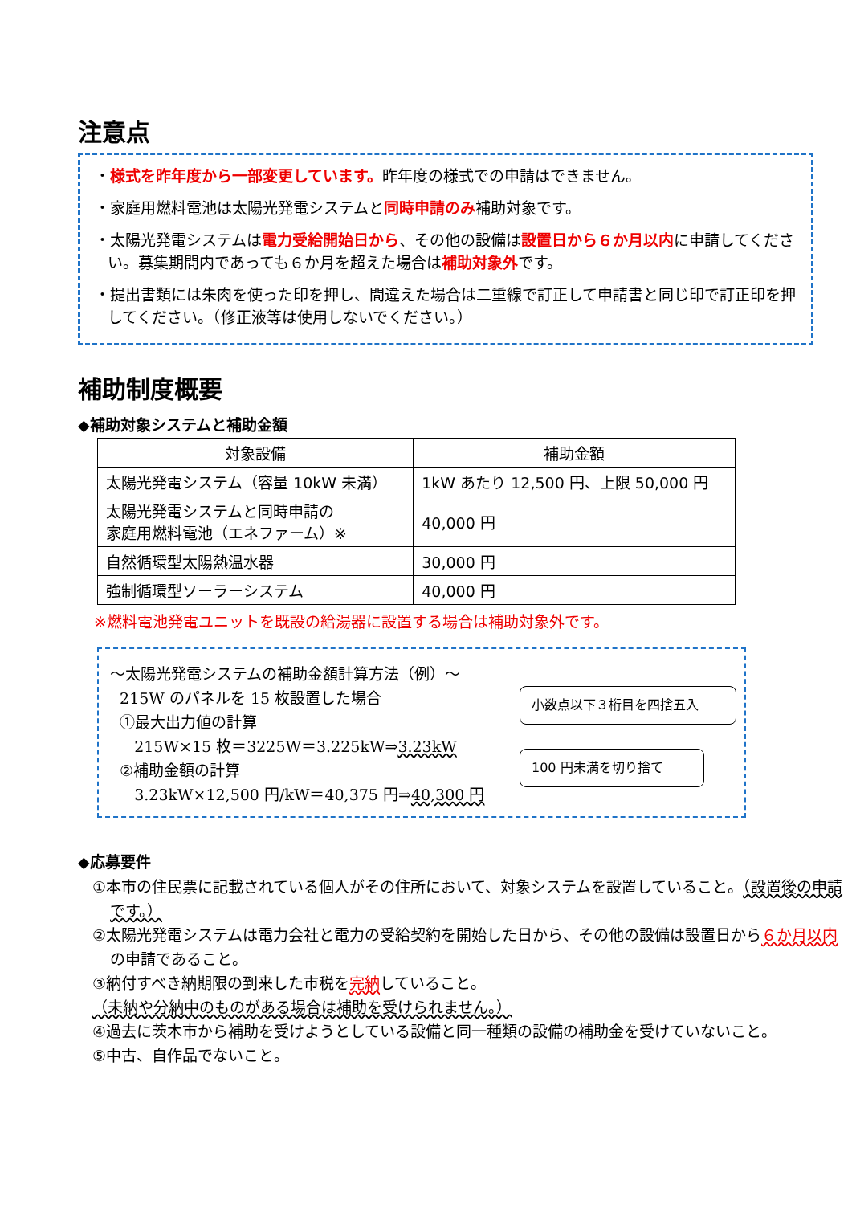注意点
・様式を昨年度から一部変更しています。昨年度の様式での申請はできません。
・家庭用燃料電池は太陽光発電システムと同時申請のみ補助対象です。
・太陽光発電システムは電力受給開始日から、その他の設備は設置日から６か月以内に申請してください。募集期間内であっても６か月を超えた場合は補助対象外です。
・提出書類には朱肉を使った印を押し、間違えた場合は二重線で訂正して申請書と同じ印で訂正印を押してください。（修正液等は使用しないでください。）
補助制度概要
◆補助対象システムと補助金額
| 対象設備 | 補助金額 |
| --- | --- |
| 太陽光発電システム（容量 10kW 未満） | 1kW あたり 12,500 円、上限 50,000 円 |
| 太陽光発電システムと同時申請の 家庭用燃料電池（エネファーム）※ | 40,000 円 |
| 自然循環型太陽熱温水器 | 30,000 円 |
| 強制循環型ソーラーシステム | 40,000 円 |
※燃料電池発電ユニットを既設の給湯器に設置する場合は補助対象外です。
～太陽光発電システムの補助金額計算方法（例）～
215W のパネルを 15 枚設置した場合
①最大出力値の計算
215W×15 枚＝3225W＝3.225kW⇒3.23kW
②補助金額の計算
3.23kW×12,500 円/kW＝40,375 円⇒40,300 円
小数点以下３桁目を四捨五入
100 円未満を切り捨て
◆応募要件
①本市の住民票に記載されている個人がその住所において、対象システムを設置していること。（設置後の申請です。）
②太陽光発電システムは電力会社と電力の受給契約を開始した日から、その他の設備は設置日から６か月以内の申請であること。
③納付すべき納期限の到来した市税を完納していること。
（未納や分納中のものがある場合は補助を受けられません。）
④過去に茨木市から補助を受けようとしている設備と同一種類の設備の補助金を受けていないこと。
⑤中古、自作品でないこと。